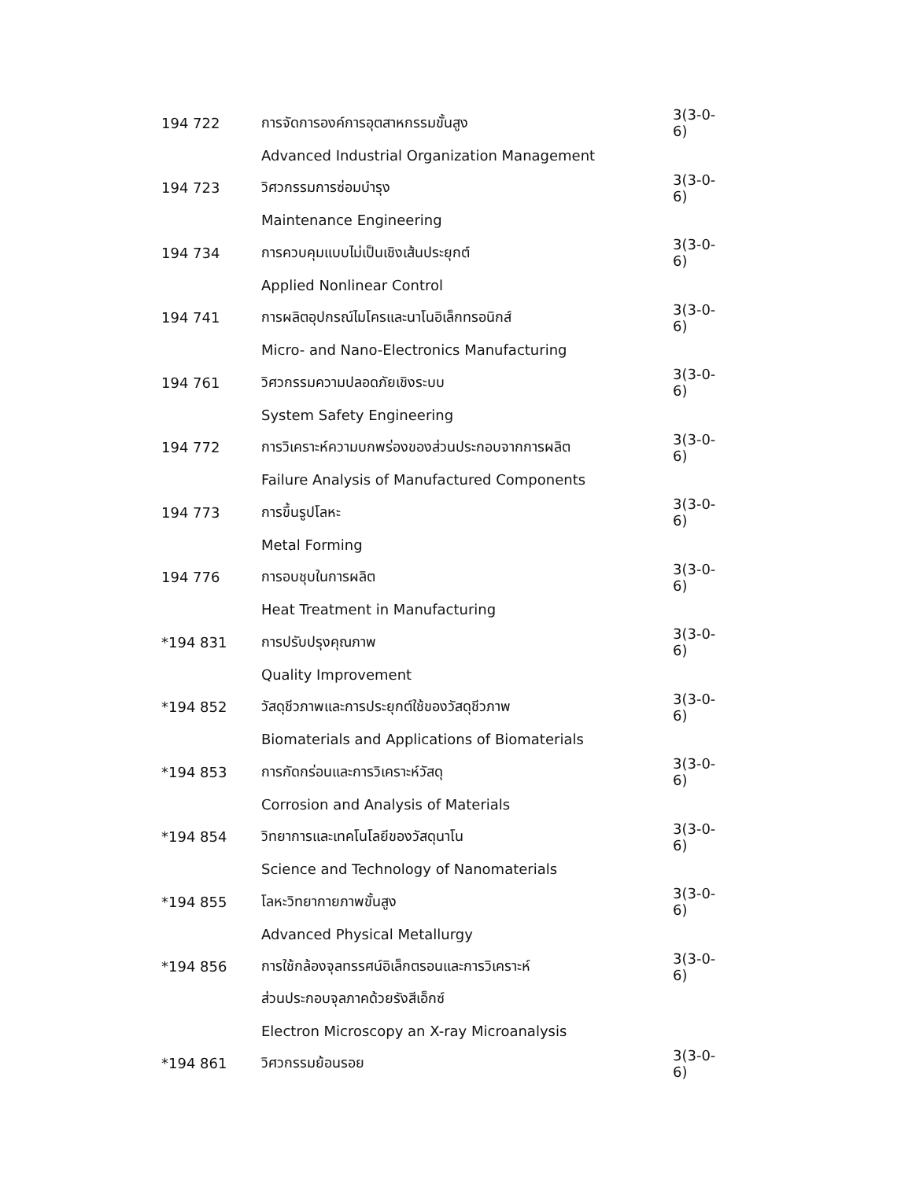| 194 722 | การจัดการองค์การอุตสาหกรรมขั้นสูง | 3(3-0-6) |
| | Advanced Industrial Organization Management | |
| 194 723 | วิศวกรรมการซ่อมบำรุง | 3(3-0-6) |
| | Maintenance Engineering | |
| 194 734 | การควบคุมแบบไม่เป็นเชิงเส้นประยุกต์ | 3(3-0-6) |
| | Applied Nonlinear Control | |
| 194 741 | การผลิตอุปกรณ์ไมโครและนาโนอิเล็กทรอนิกส์ | 3(3-0-6) |
| | Micro- and Nano-Electronics Manufacturing | |
| 194 761 | วิศวกรรมความปลอดภัยเชิงระบบ | 3(3-0-6) |
| | System Safety Engineering | |
| 194 772 | การวิเคราะห์ความบกพร่องของส่วนประกอบจากการผลิต | 3(3-0-6) |
| | Failure Analysis of Manufactured Components | |
| 194 773 | การขึ้นรูปโลหะ | 3(3-0-6) |
| | Metal Forming | |
| 194 776 | การอบชุบในการผลิต | 3(3-0-6) |
| | Heat Treatment in Manufacturing | |
| *194 831 | การปรับปรุงคุณภาพ | 3(3-0-6) |
| | Quality Improvement | |
| *194 852 | วัสดุชีวภาพและการประยุกต์ใช้ของวัสดุชีวภาพ | 3(3-0-6) |
| | Biomaterials and Applications of Biomaterials | |
| *194 853 | การกัดกร่อนและการวิเคราะห์วัสดุ | 3(3-0-6) |
| | Corrosion and Analysis of Materials | |
| *194 854 | วิทยาการและเทคโนโลยีของวัสดุนาโน | 3(3-0-6) |
| | Science and Technology of Nanomaterials | |
| *194 855 | โลหะวิทยากายภาพขั้นสูง | 3(3-0-6) |
| | Advanced Physical Metallurgy | |
| *194 856 | การใช้กล้องจุลทรรศน์อิเล็กตรอนและการวิเคราะห์ | 3(3-0-6) |
| | ส่วนประกอบจุลภาคด้วยรังสีเอ็กซ์ | |
| | Electron Microscopy an X-ray Microanalysis | |
| *194 861 | วิศวกรรมย้อนรอย | 3(3-0-6) |